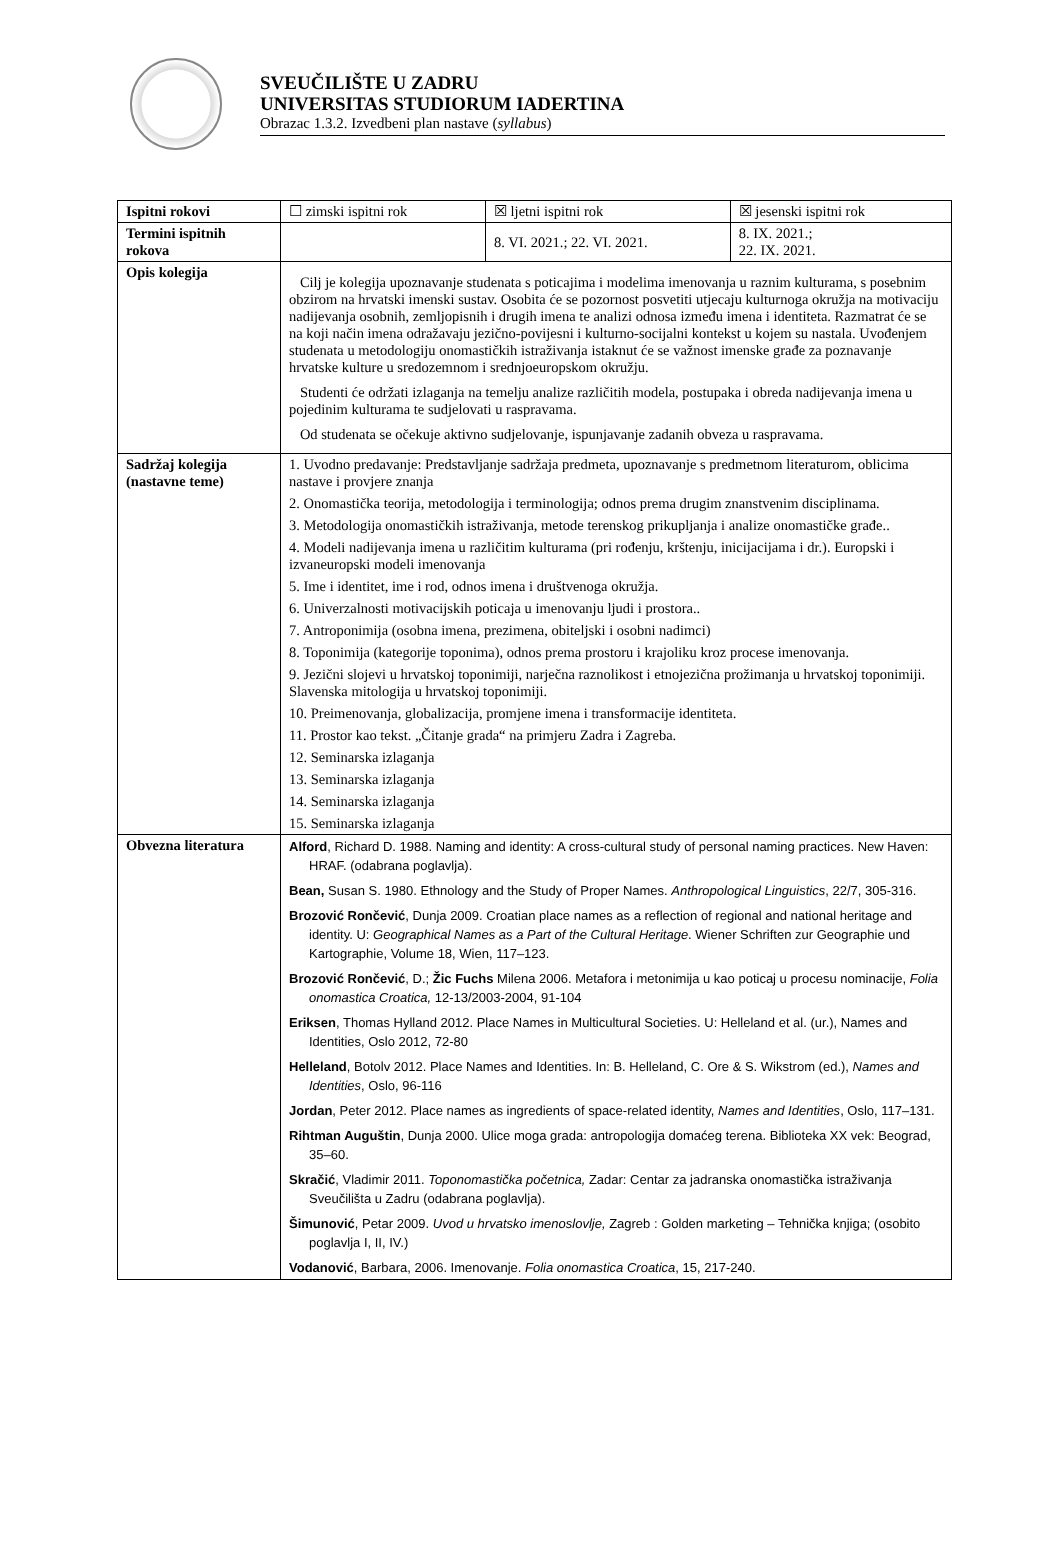SVEUČILIŠTE U ZADRU
UNIVERSITAS STUDIORUM IADERTINA
Obrazac 1.3.2. Izvedbeni plan nastave (syllabus)
| Ispitni rokovi | ☐ zimski ispitni rok | ☒ ljetni ispitni rok | ☒ jesenski ispitni rok |
| Termini ispitnih rokova | | 8. VI. 2021.; 22. VI. 2021. | 8. IX. 2021.; 22. IX. 2021. |
| Opis kolegija | Cilj je kolegija upoznavanje studenata s poticajima i modelima imenovanja u raznim kulturama, s posebnim obzirom na hrvatski imenski sustav. Osobita će se pozornost posvetiti utjecaju kulturnoga okružja na motivaciju nadijevanja osobnih, zemljopisnih i drugih imena te analizi odnosa između imena i identiteta. Razmatrat će se na koji način imena odražavaju jezično-povijesni i kulturno-socijalni kontekst u kojem su nastala. Uvođenjem studenata u metodologiju onomastičkih istraživanja istaknut će se važnost imenske građe za poznavanje hrvatske kulture u sredozemnom i srednjoeuropskom okružju. Studenti će održati izlaganja na temelju analize različitih modela, postupaka i obreda nadijevanja imena u pojedinim kulturama te sudjelovati u raspravama. Od studenata se očekuje aktivno sudjelovanje, ispunjavanje zadanih obveza u raspravama. | | |
| Sadržaj kolegija (nastavne teme) | 1. Uvodno predavanje: Predstavljanje sadržaja predmeta, upoznavanje s predmetnom literaturom, oblicima nastave i provjere znanja 2. Onomastička teorija, metodologija i terminologija; odnos prema drugim znanstvenim disciplinama. 3. Metodologija onomastičkih istraživanja, metode terenskog prikupljanja i analize onomastičke građe.. 4. Modeli nadijevanja imena u različitim kulturama (pri rođenju, krštenju, inicijacijama i dr.). Europski i izvaneuropski modeli imenovanja 5. Ime i identitet, ime i rod, odnos imena i društvenoga okružja. 6. Univerzalnosti motivacijskih poticaja u imenovanju ljudi i prostora.. 7. Antroponimija (osobna imena, prezimena, obiteljski i osobni nadimci) 8. Toponimija (kategorije toponima), odnos prema prostoru i krajoliku kroz procese imenovanja. 9. Jezični slojevi u hrvatskoj toponimiji, narječna raznolikost i etnojezična prožimanja u hrvatskoj toponimiji. Slavenska mitologija u hrvatskoj toponimiji. 10. Preimenovanja, globalizacija, promjene imena i transformacije identiteta. 11. Prostor kao tekst. „Čitanje grada“ na primjeru Zadra i Zagreba. 12. Seminarska izlaganja 13. Seminarska izlaganja 14. Seminarska izlaganja 15. Seminarska izlaganja | | |
| Obvezna literatura | Alford , Richard D. 1988. Naming and identity: A cross-cultural study of personal naming practices. New Haven: HRAF. (odabrana poglavlja). Bean, Susan S. 1980. Ethnology and the Study of Proper Names. Anthropological Linguistics , 22/7, 305-316. Brozović Rončević , Dunja 2009. Croatian place names as a reflection of regional and national heritage and identity. U: Geographical Names as a Part of the Cultural Heritage . Wiener Schriften zur Geographie und Kartographie, Volume 18, Wien, 117–123. Brozović Rončević , D.; Žic Fuchs Milena 2006. Metafora i metonimija u kao poticaj u procesu nominacije, Folia onomastica Croatica, 12-13/2003-2004, 91-104 Eriksen , Thomas Hylland 2012. Place Names in Multicultural Societies. U: Helleland et al. (ur.), Names and Identities, Oslo 2012, 72-80 Helleland , Botolv 2012. Place Names and Identities. In: B. Helleland, C. Ore & S. Wikstrom (ed.), Names and Identities , Oslo, 96-116 Jordan , Peter 2012. Place names as ingredients of space-related identity, Names and Identities , Oslo, 117–131. Rihtman Auguštin , Dunja 2000. Ulice moga grada: antropologija domaćeg terena. Biblioteka XX vek: Beograd, 35–60. Skračić , Vladimir 2011. Toponomastička početnica, Zadar: Centar za jadranska onomastička istraživanja Sveučilišta u Zadru (odabrana poglavlja). Šimunović , Petar 2009. Uvod u hrvatsko imenoslovlje, Zagreb : Golden marketing – Tehnička knjiga; (osobito poglavlja I, II, IV.) Vodanović , Barbara, 2006. Imenovanje. Folia onomastica Croatica , 15, 217-240. | | |